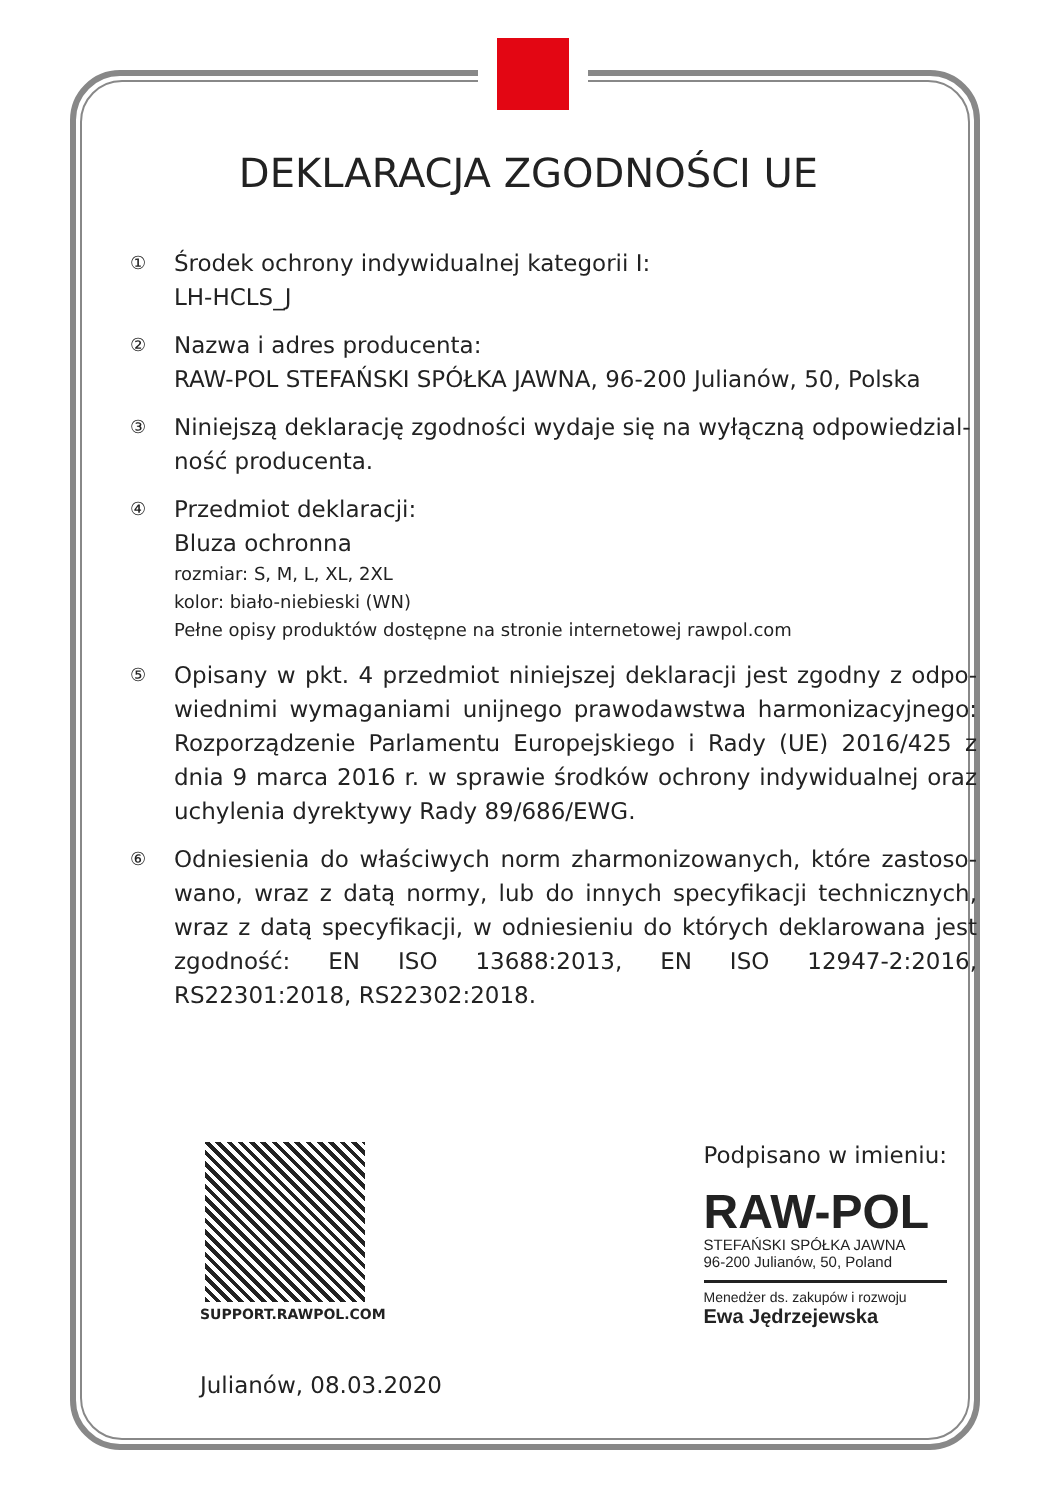DEKLARACJA ZGODNOŚCI UE
①
Środek ochrony indywidualnej kategorii I:
LH-HCLS_J
②
Nazwa i adres producenta:
RAW-POL STEFAŃSKI SPÓŁKA JAWNA, 96-200 Julianów, 50, Polska
③
Niniejszą deklarację zgodności wydaje się na wyłączną odpowiedzial­ność producenta.
④
Przedmiot deklaracji:
Bluza ochronna
rozmiar: S, M, L, XL, 2XL
kolor: biało-niebieski (WN)
Pełne opisy produktów dostępne na stronie internetowej rawpol.com
⑤
Opisany w pkt. 4 przedmiot niniejszej deklaracji jest zgodny z odpo­wiednimi wymaganiami unijnego prawodawstwa harmonizacyjne­go: Rozporządzenie Parlamentu Europejskiego i Rady (UE) 2016/425 z dnia 9 marca 2016 r. w sprawie środków ochrony indywidualnej oraz uchylenia dyrektywy Rady 89/686/EWG.
⑥
Odniesienia do właściwych norm zharmonizowanych, które zastoso­wano, wraz z datą normy, lub do innych specyfikacji technicznych, wraz z datą specyfikacji, w odniesieniu do których deklarowana jest zgodność: EN ISO 13688:2013, EN ISO 12947-2:2016, RS22301:2018, RS22302:2018.
SUPPORT.RAWPOL.COM
Julianów, 08.03.2020
Podpisano w imieniu:
RAW-POL
STEFAŃSKI SPÓŁKA JAWNA
96-200 Julianów, 50, Poland
Menedżer ds. zakupów i rozwoju
Ewa Jędrzejewska